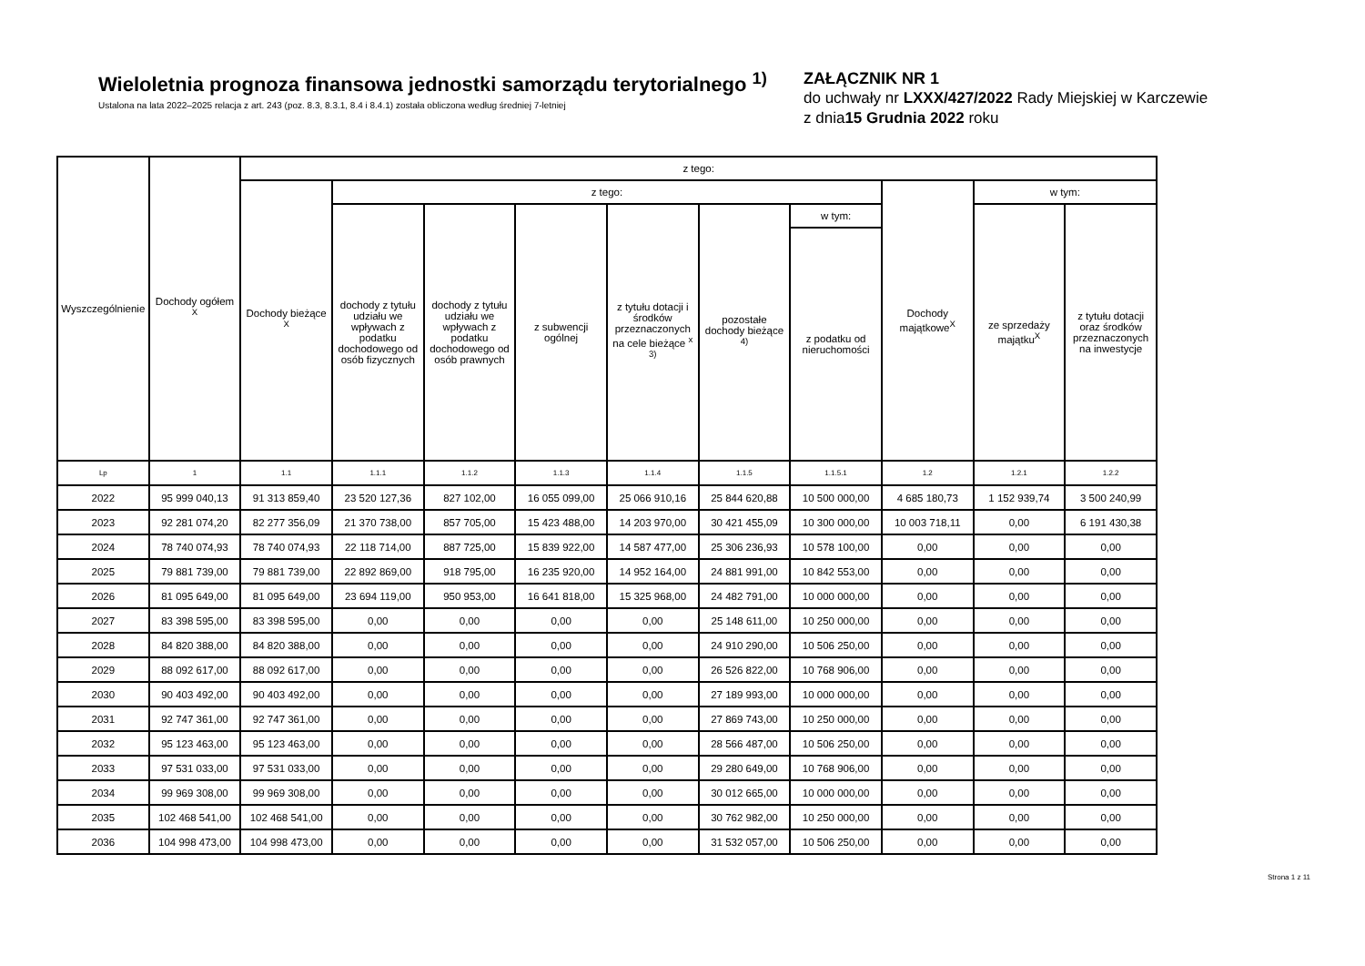Wieloletnia prognoza finansowa jednostki samorządu terytorialnego <sup>1)</sup>
Ustalona na lata 2022–2025 relacja z art. 243 (poz. 8.3, 8.3.1, 8.4 i 8.4.1) została obliczona według średniej 7-letniej
ZAŁĄCZNIK NR 1
do uchwały nr LXXX/427/2022 Rady Miejskiej w Karczewie
z dnia15 Grudnia 2022 roku
| Wyszczególnienie | Dochody ogółem <sup>X</sup> | z tego: | | | | | | | | | |
| --- | --- | --- | --- | --- | --- | --- | --- | --- | --- | --- | --- |
| | | Dochody bieżące <sup>X</sup> | z tego: | | | | | | Dochody majątkowe<sup>X</sup> | w tym: | |
| | | | dochody z tytułu udziału we wpływach z podatku dochodowego od osób fizycznych | dochody z tytułu udziału we wpływach z podatku dochodowego od osób prawnych | z subwencji ogólnej | z tytułu dotacji i środków przeznaczonych na cele bieżące <sup>x 3)</sup> | pozostałe dochody bieżące <sup>4)</sup> | w tym: | | ze sprzedaży majątku<sup>X</sup> | z tytułu dotacji oraz środków przeznaczonych na inwestycje |
| | | | | | | | | z podatku od nieruchomości | | | |
| Lp | 1 | 1.1 | 1.1.1 | 1.1.2 | 1.1.3 | 1.1.4 | 1.1.5 | 1.1.5.1 | 1.2 | 1.2.1 | 1.2.2 |
| 2022 | 95 999 040,13 | 91 313 859,40 | 23 520 127,36 | 827 102,00 | 16 055 099,00 | 25 066 910,16 | 25 844 620,88 | 10 500 000,00 | 4 685 180,73 | 1 152 939,74 | 3 500 240,99 |
| 2023 | 92 281 074,20 | 82 277 356,09 | 21 370 738,00 | 857 705,00 | 15 423 488,00 | 14 203 970,00 | 30 421 455,09 | 10 300 000,00 | 10 003 718,11 | 0,00 | 6 191 430,38 |
| 2024 | 78 740 074,93 | 78 740 074,93 | 22 118 714,00 | 887 725,00 | 15 839 922,00 | 14 587 477,00 | 25 306 236,93 | 10 578 100,00 | 0,00 | 0,00 | 0,00 |
| 2025 | 79 881 739,00 | 79 881 739,00 | 22 892 869,00 | 918 795,00 | 16 235 920,00 | 14 952 164,00 | 24 881 991,00 | 10 842 553,00 | 0,00 | 0,00 | 0,00 |
| 2026 | 81 095 649,00 | 81 095 649,00 | 23 694 119,00 | 950 953,00 | 16 641 818,00 | 15 325 968,00 | 24 482 791,00 | 10 000 000,00 | 0,00 | 0,00 | 0,00 |
| 2027 | 83 398 595,00 | 83 398 595,00 | 0,00 | 0,00 | 0,00 | 0,00 | 25 148 611,00 | 10 250 000,00 | 0,00 | 0,00 | 0,00 |
| 2028 | 84 820 388,00 | 84 820 388,00 | 0,00 | 0,00 | 0,00 | 0,00 | 24 910 290,00 | 10 506 250,00 | 0,00 | 0,00 | 0,00 |
| 2029 | 88 092 617,00 | 88 092 617,00 | 0,00 | 0,00 | 0,00 | 0,00 | 26 526 822,00 | 10 768 906,00 | 0,00 | 0,00 | 0,00 |
| 2030 | 90 403 492,00 | 90 403 492,00 | 0,00 | 0,00 | 0,00 | 0,00 | 27 189 993,00 | 10 000 000,00 | 0,00 | 0,00 | 0,00 |
| 2031 | 92 747 361,00 | 92 747 361,00 | 0,00 | 0,00 | 0,00 | 0,00 | 27 869 743,00 | 10 250 000,00 | 0,00 | 0,00 | 0,00 |
| 2032 | 95 123 463,00 | 95 123 463,00 | 0,00 | 0,00 | 0,00 | 0,00 | 28 566 487,00 | 10 506 250,00 | 0,00 | 0,00 | 0,00 |
| 2033 | 97 531 033,00 | 97 531 033,00 | 0,00 | 0,00 | 0,00 | 0,00 | 29 280 649,00 | 10 768 906,00 | 0,00 | 0,00 | 0,00 |
| 2034 | 99 969 308,00 | 99 969 308,00 | 0,00 | 0,00 | 0,00 | 0,00 | 30 012 665,00 | 10 000 000,00 | 0,00 | 0,00 | 0,00 |
| 2035 | 102 468 541,00 | 102 468 541,00 | 0,00 | 0,00 | 0,00 | 0,00 | 30 762 982,00 | 10 250 000,00 | 0,00 | 0,00 | 0,00 |
| 2036 | 104 998 473,00 | 104 998 473,00 | 0,00 | 0,00 | 0,00 | 0,00 | 31 532 057,00 | 10 506 250,00 | 0,00 | 0,00 | 0,00 |
Strona 1 z 11